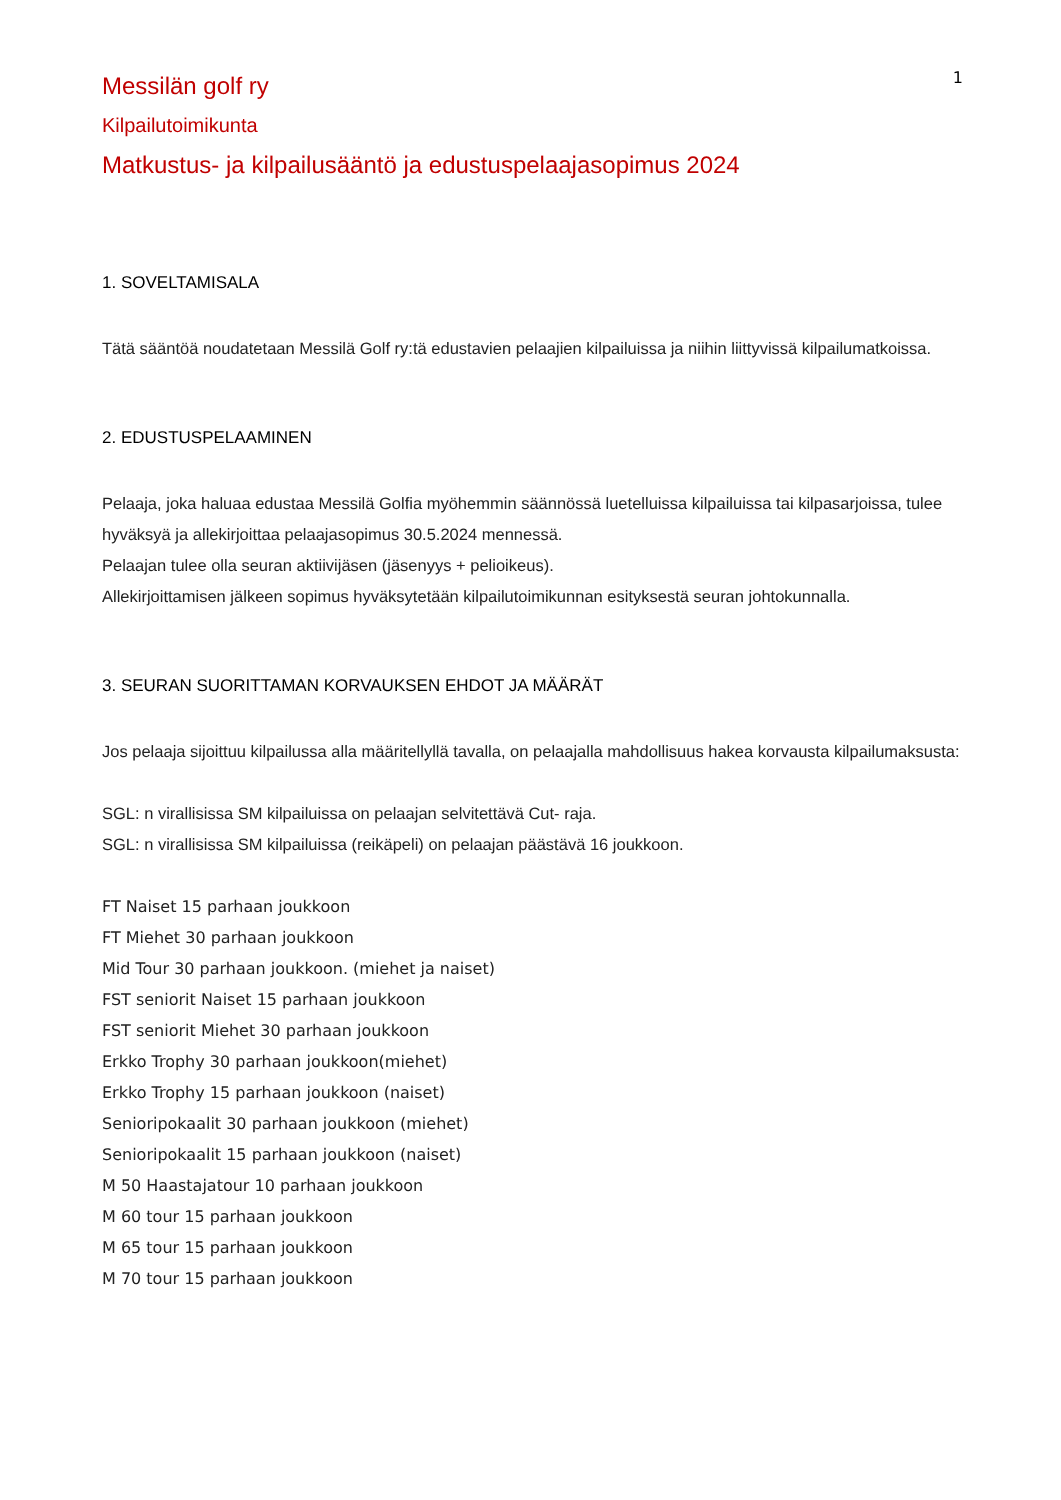1
Messilän golf ry
Kilpailutoimikunta
Matkustus- ja kilpailusääntö ja edustuspelaajasopimus 2024
1. SOVELTAMISALA
Tätä sääntöä noudatetaan Messilä Golf ry:tä edustavien pelaajien kilpailuissa ja niihin liittyvissä kilpailumatkoissa.
2. EDUSTUSPELAAMINEN
Pelaaja, joka haluaa edustaa Messilä Golfia myöhemmin säännössä luetelluissa kilpailuissa tai kilpasarjoissa, tulee hyväksyä ja allekirjoittaa pelaajasopimus 30.5.2024 mennessä.
Pelaajan tulee olla seuran aktiivijäsen (jäsenyys + pelioikeus).
Allekirjoittamisen jälkeen sopimus hyväksytetään kilpailutoimikunnan esityksestä seuran johtokunnalla.
3. SEURAN SUORITTAMAN KORVAUKSEN EHDOT JA MÄÄRÄT
Jos pelaaja sijoittuu kilpailussa alla määritellyllä tavalla, on pelaajalla mahdollisuus hakea korvausta kilpailumaksusta:
SGL: n virallisissa SM kilpailuissa on pelaajan selvitettävä Cut- raja.
SGL: n virallisissa SM kilpailuissa (reikäpeli) on pelaajan päästävä 16 joukkoon.
FT Naiset 15 parhaan joukkoon
FT Miehet 30 parhaan joukkoon
Mid Tour 30 parhaan joukkoon. (miehet ja naiset)
FST seniorit Naiset 15 parhaan joukkoon
FST seniorit Miehet 30 parhaan joukkoon
Erkko Trophy 30 parhaan joukkoon(miehet)
Erkko Trophy 15 parhaan joukkoon (naiset)
Senioripokaalit 30 parhaan joukkoon (miehet)
Senioripokaalit 15 parhaan joukkoon (naiset)
M 50 Haastajatour 10 parhaan joukkoon
M 60 tour 15 parhaan joukkoon
M 65 tour 15 parhaan joukkoon
M 70 tour 15 parhaan joukkoon